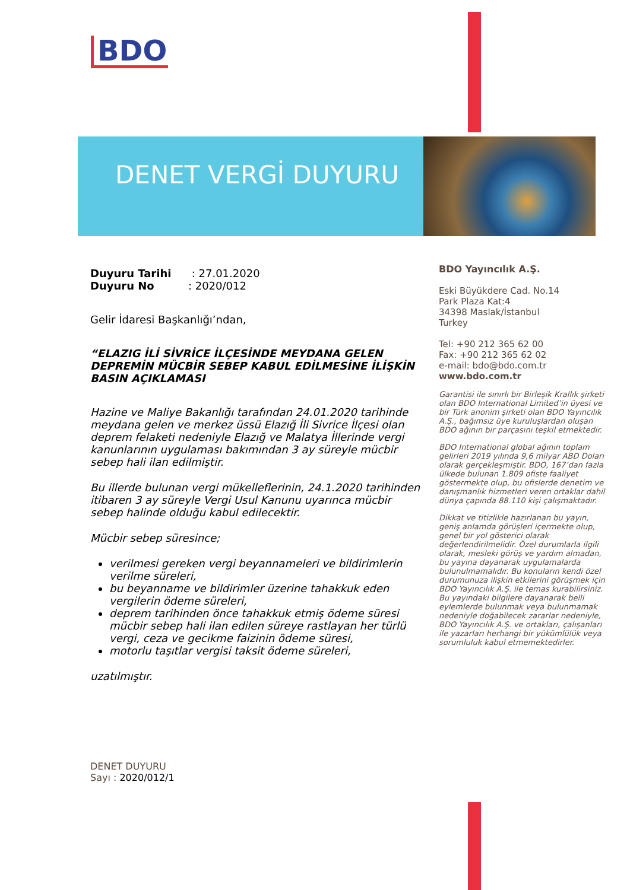BDO
DENET VERGİ DUYURU
Duyuru Tarihi : 27.01.2020
Duyuru No : 2020/012
Gelir İdaresi Başkanlığı’ndan,
“ELAZIG İLİ SİVRİCE İLÇESİNDE MEYDANA GELEN DEPREMİN MÜCBİR SEBEP KABUL EDİLMESİNE İLİŞKİN BASIN AÇIKLAMASI
Hazine ve Maliye Bakanlığı tarafından 24.01.2020 tarihinde meydana gelen ve merkez üssü Elazığ İli Sivrice İlçesi olan deprem felaketi nedeniyle Elazığ ve Malatya İllerinde vergi kanunlarının uygulaması bakımından 3 ay süreyle mücbir sebep hali ilan edilmiştir.
Bu illerde bulunan vergi mükelleflerinin, 24.1.2020 tarihinden itibaren 3 ay süreyle Vergi Usul Kanunu uyarınca mücbir sebep halinde olduğu kabul edilecektir.
Mücbir sebep süresince;
verilmesi gereken vergi beyannameleri ve bildirimlerin verilme süreleri,
bu beyanname ve bildirimler üzerine tahakkuk eden vergilerin ödeme süreleri,
deprem tarihinden önce tahakkuk etmiş ödeme süresi mücbir sebep hali ilan edilen süreye rastlayan her türlü vergi, ceza ve gecikme faizinin ödeme süresi,
motorlu taşıtlar vergisi taksit ödeme süreleri,
uzatılmıştır.
BDO Yayıncılık A.Ş.
Eski Büyükdere Cad. No.14
Park Plaza Kat:4
34398 Maslak/İstanbul
Turkey
Tel: +90 212 365 62 00
Fax: +90 212 365 62 02
e-mail: bdo@bdo.com.tr
www.bdo.com.tr
Garantisi ile sınırlı bir Birleşik Krallık şirketi olan BDO International Limited’in üyesi ve bir Türk anonim şirketi olan BDO Yayıncılık A.Ş., bağımsız üye kuruluşlardan oluşan BDO ağının bir parçasını teşkil etmektedir.
BDO International global ağının toplam gelirleri 2019 yılında 9,6 milyar ABD Doları olarak gerçekleşmiştir. BDO, 167’dan fazla ülkede bulunan 1.809 ofiste faaliyet göstermekte olup, bu ofislerde denetim ve danışmanlık hizmetleri veren ortaklar dahil dünya çapında 88.110 kişi çalışmaktadır.
Dikkat ve titizlikle hazırlanan bu yayın, geniş anlamda görüşleri içermekte olup, genel bir yol gösterici olarak değerlendirilmelidir. Özel durumlarla ilgili olarak, mesleki görüş ve yardım almadan, bu yayına dayanarak uygulamalarda bulunulmamalıdır. Bu konuların kendi özel durumunuza ilişkin etkilerini görüşmek için BDO Yayıncılık A.Ş. ile temas kurabilirsiniz. Bu yayındaki bilgilere dayanarak belli eylemlerde bulunmak veya bulunmamak nedeniyle doğabilecek zararlar nedeniyle, BDO Yayıncılık A.Ş. ve ortakları, çalışanları ile yazarları herhangi bir yükümlülük veya sorumluluk kabul etmemektedirler.
DENET DUYURU
Sayı : 2020/012/1